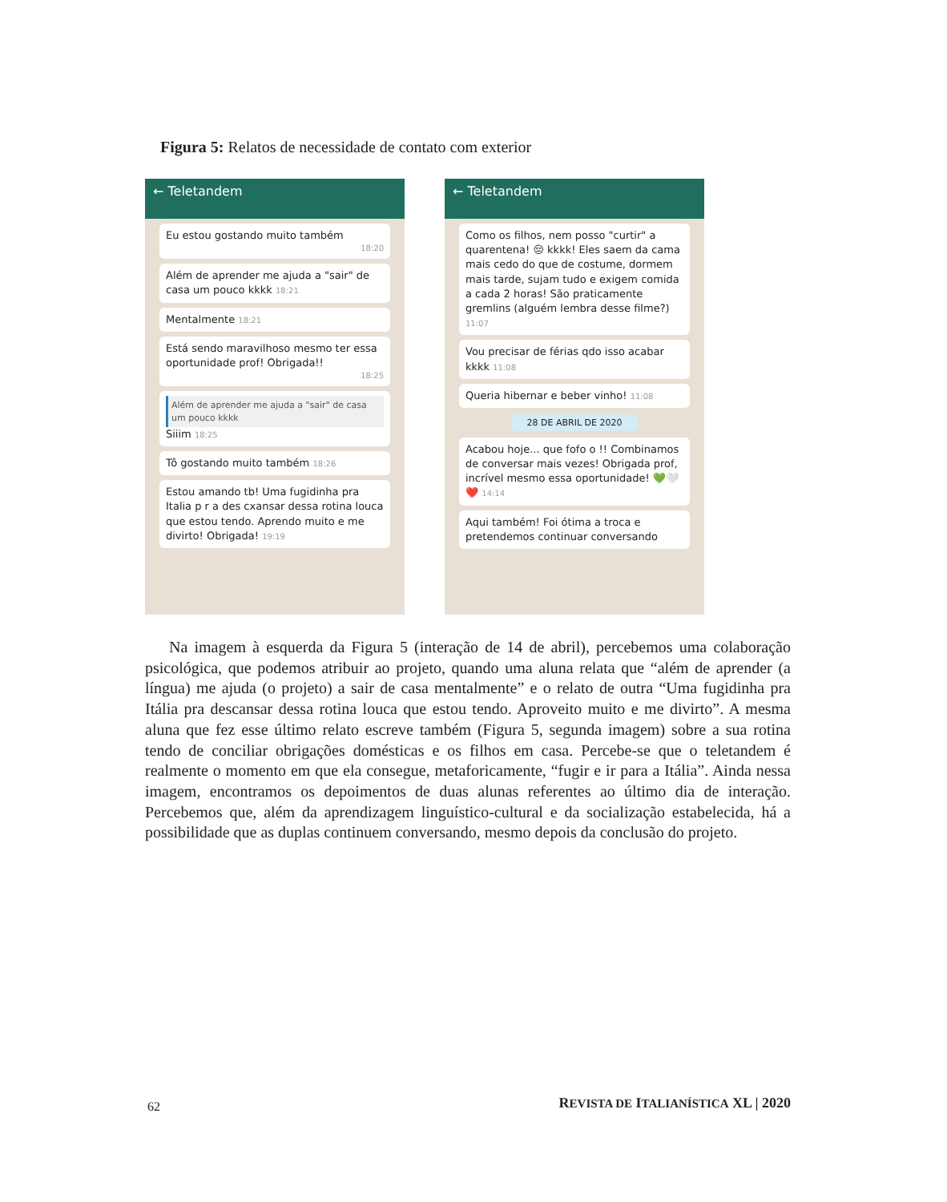Figura 5: Relatos de necessidade de contato com exterior
← Teletandem
Eu estou gostando muito também
18:20
Além de aprender me ajuda a "sair" de casa um pouco kkkk 18:21
Mentalmente 18:21
Está sendo maravilhoso mesmo ter essa oportunidade prof! Obrigada!!
18:25
Além de aprender me ajuda a "sair" de casa um pouco kkkk
Siiim 18:25
Tô gostando muito também 18:26
Estou amando tb! Uma fugidinha pra Italia p r a des cxansar dessa rotina louca que estou tendo. Aprendo muito e me divirto! Obrigada! 19:19
← Teletandem
Como os filhos, nem posso "curtir" a quarentena! 😔 kkkk! Eles saem da cama mais cedo do que de costume, dormem mais tarde, sujam tudo e exigem comida a cada 2 horas! São praticamente gremlins (alguém lembra desse filme?) 11:07
Vou precisar de férias qdo isso acabar kkkk 11:08
Queria hibernar e beber vinho! 11:08
28 DE ABRIL DE 2020
Acabou hoje... que fofo o !! Combinamos de conversar mais vezes! Obrigada prof, incrível mesmo essa oportunidade! 💚🤍❤️ 14:14
Aqui também! Foi ótima a troca e pretendemos continuar conversando
Na imagem à esquerda da Figura 5 (interação de 14 de abril), percebemos uma colaboração psicológica, que podemos atribuir ao projeto, quando uma aluna relata que “além de aprender (a língua) me ajuda (o projeto) a sair de casa mentalmente” e o relato de outra “Uma fugidinha pra Itália pra descansar dessa rotina louca que estou tendo. Aproveito muito e me divirto”. A mesma aluna que fez esse último relato escreve também (Figura 5, segunda imagem) sobre a sua rotina tendo de conciliar obrigações domésticas e os filhos em casa. Percebe-se que o teletandem é realmente o momento em que ela consegue, metaforicamente, “fugir e ir para a Itália”. Ainda nessa imagem, encontramos os depoimentos de duas alunas referentes ao último dia de interação. Percebemos que, além da aprendizagem linguístico-cultural e da socialização estabelecida, há a possibilidade que as duplas continuem conversando, mesmo depois da conclusão do projeto.
62
REVISTA DE ITALIANÍSTICA XL | 2020